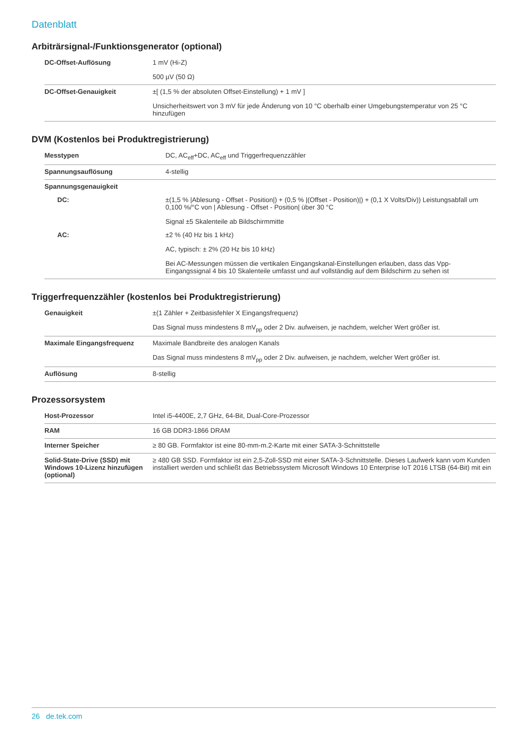Datenblatt
Arbiträrsignal-/Funktionsgenerator (optional)
| DC-Offset-Auflösung | 1 mV (Hi-Z) 500 µV (50 Ω) |
| DC-Offset-Genauigkeit | ±[ (1,5 % der absoluten Offset-Einstellung) + 1 mV ] Unsicherheitswert von 3 mV für jede Änderung von 10 °C oberhalb einer Umgebungstemperatur von 25 °C hinzufügen |
DVM (Kostenlos bei Produktregistrierung)
| Messtypen | DC, AC<sub>eff</sub>+DC, AC<sub>eff</sub> und Triggerfrequenzzähler |
| Spannungsauflösung | 4-stellig |
| Spannungsgenauigkeit | |
| DC: | ±(1,5 % /Ablesung - Offset - Position/) + (0,5 % /(Offset - Position)/) + (0,1 X Volts/Div)) Leistungsabfall um 0,100 %/°C von / Ablesung - Offset - Position/ über 30 °C Signal ±5 Skalenteile ab Bildschirmmitte |
| AC: | ±2 % (40 Hz bis 1 kHz) AC, typisch: ± 2% (20 Hz bis 10 kHz) Bei AC-Messungen müssen die vertikalen Eingangskanal-Einstellungen erlauben, dass das Vpp-Eingangssignal 4 bis 10 Skalenteile umfasst und auf vollständig auf dem Bildschirm zu sehen ist |
Triggerfrequenzzähler (kostenlos bei Produktregistrierung)
| Genauigkeit | ±(1 Zähler + Zeitbasisfehler X Eingangsfrequenz) Das Signal muss mindestens 8 mV<sub>pp</sub> oder 2 Div. aufweisen, je nachdem, welcher Wert größer ist. |
| Maximale Eingangsfrequenz | Maximale Bandbreite des analogen Kanals Das Signal muss mindestens 8 mV<sub>pp</sub> oder 2 Div. aufweisen, je nachdem, welcher Wert größer ist. |
| Auflösung | 8-stellig |
Prozessorsystem
| Host-Prozessor | Intel i5-4400E, 2,7 GHz, 64-Bit, Dual-Core-Prozessor |
| RAM | 16 GB DDR3-1866 DRAM |
| Interner Speicher | ≥ 80 GB. Formfaktor ist eine 80-mm-m.2-Karte mit einer SATA-3-Schnittstelle |
| Solid-State-Drive (SSD) mit Windows 10-Lizenz hinzufügen (optional) | ≥ 480 GB SSD. Formfaktor ist ein 2,5-Zoll-SSD mit einer SATA-3-Schnittstelle. Dieses Laufwerk kann vom Kunden installiert werden und schließt das Betriebssystem Microsoft Windows 10 Enterprise IoT 2016 LTSB (64-Bit) mit ein |
26 de.tek.com